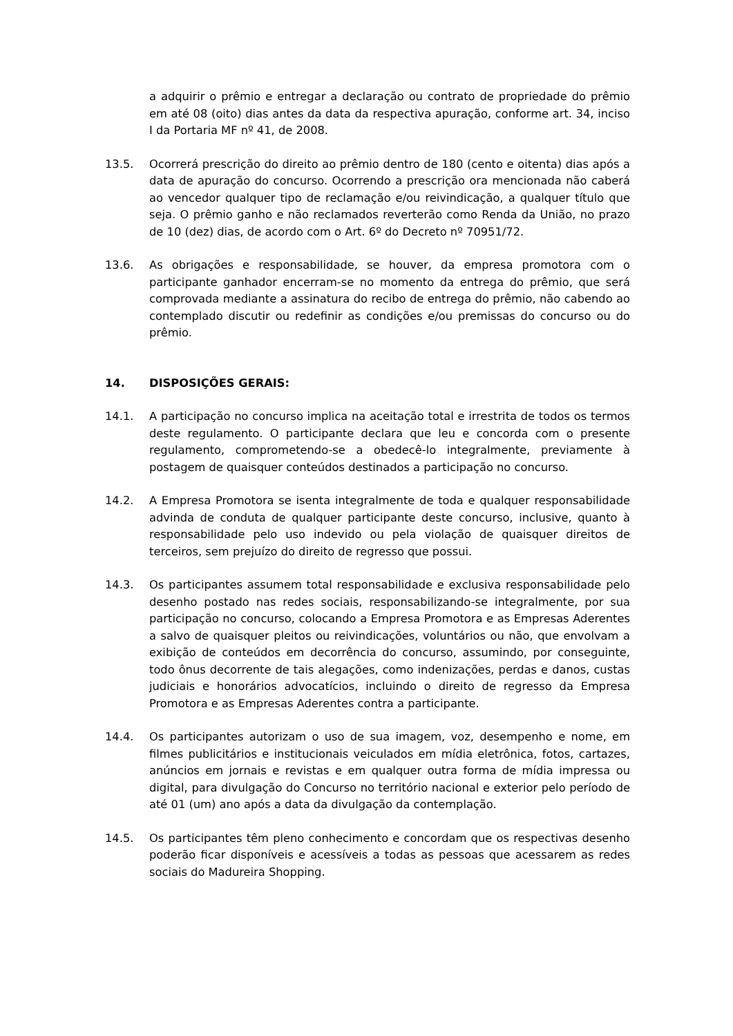a adquirir o prêmio e entregar a declaração ou contrato de propriedade do prêmio em até 08 (oito) dias antes da data da respectiva apuração, conforme art. 34, inciso I da Portaria MF nº 41, de 2008.
13.5. Ocorrerá prescrição do direito ao prêmio dentro de 180 (cento e oitenta) dias após a data de apuração do concurso. Ocorrendo a prescrição ora mencionada não caberá ao vencedor qualquer tipo de reclamação e/ou reivindicação, a qualquer título que seja. O prêmio ganho e não reclamados reverterão como Renda da União, no prazo de 10 (dez) dias, de acordo com o Art. 6º do Decreto nº 70951/72.
13.6. As obrigações e responsabilidade, se houver, da empresa promotora com o participante ganhador encerram-se no momento da entrega do prêmio, que será comprovada mediante a assinatura do recibo de entrega do prêmio, não cabendo ao contemplado discutir ou redefinir as condições e/ou premissas do concurso ou do prêmio.
14. DISPOSIÇÕES GERAIS:
14.1. A participação no concurso implica na aceitação total e irrestrita de todos os termos deste regulamento. O participante declara que leu e concorda com o presente regulamento, comprometendo-se a obedecê-lo integralmente, previamente à postagem de quaisquer conteúdos destinados a participação no concurso.
14.2. A Empresa Promotora se isenta integralmente de toda e qualquer responsabilidade advinda de conduta de qualquer participante deste concurso, inclusive, quanto à responsabilidade pelo uso indevido ou pela violação de quaisquer direitos de terceiros, sem prejuízo do direito de regresso que possui.
14.3. Os participantes assumem total responsabilidade e exclusiva responsabilidade pelo desenho postado nas redes sociais, responsabilizando-se integralmente, por sua participação no concurso, colocando a Empresa Promotora e as Empresas Aderentes a salvo de quaisquer pleitos ou reivindicações, voluntários ou não, que envolvam a exibição de conteúdos em decorrência do concurso, assumindo, por conseguinte, todo ônus decorrente de tais alegações, como indenizações, perdas e danos, custas judiciais e honorários advocatícios, incluindo o direito de regresso da Empresa Promotora e as Empresas Aderentes contra a participante.
14.4. Os participantes autorizam o uso de sua imagem, voz, desempenho e nome, em filmes publicitários e institucionais veiculados em mídia eletrônica, fotos, cartazes, anúncios em jornais e revistas e em qualquer outra forma de mídia impressa ou digital, para divulgação do Concurso no território nacional e exterior pelo período de até 01 (um) ano após a data da divulgação da contemplação.
14.5. Os participantes têm pleno conhecimento e concordam que os respectivas desenho poderão ficar disponíveis e acessíveis a todas as pessoas que acessarem as redes sociais do Madureira Shopping.